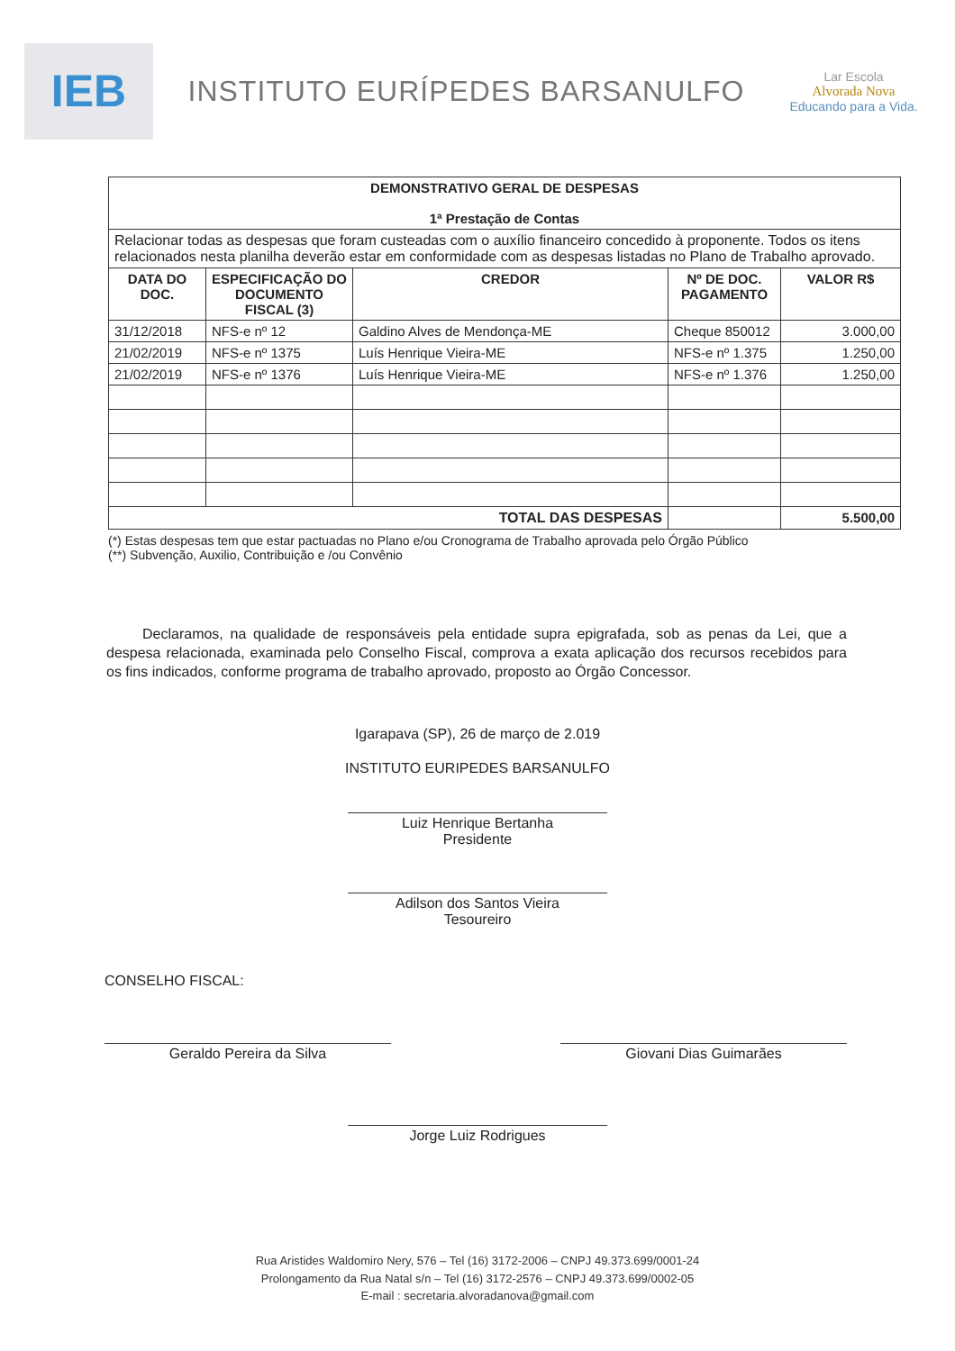IEB
INSTITUTO EURÍPEDES BARSANULFO
Lar Escola
Alvorada Nova
Educando para a Vida.
| DEMONSTRATIVO GERAL DE DESPESAS 1ª Prestação de Contas | | | | |
| --- | --- | --- | --- | --- |
| Relacionar todas as despesas que foram custeadas com o auxílio financeiro concedido à proponente. Todos os itens relacionados nesta planilha deverão estar em conformidade com as despesas listadas no Plano de Trabalho aprovado. | | | | |
| DATA DO DOC. | ESPECIFICAÇÃO DO DOCUMENTO FISCAL (3) | CREDOR | Nº DE DOC. PAGAMENTO | VALOR R$ |
| 31/12/2018 | NFS-e nº 12 | Galdino Alves de Mendonça-ME | Cheque 850012 | 3.000,00 |
| 21/02/2019 | NFS-e nº 1375 | Luís Henrique Vieira-ME | NFS-e nº 1.375 | 1.250,00 |
| 21/02/2019 | NFS-e nº 1376 | Luís Henrique Vieira-ME | NFS-e nº 1.376 | 1.250,00 |
| TOTAL DAS DESPESAS | | | | 5.500,00 |
(*) Estas despesas tem que estar pactuadas no Plano e/ou Cronograma de Trabalho aprovada pelo Órgão Público
(**) Subvenção, Auxilio, Contribuição e /ou Convênio
Declaramos, na qualidade de responsáveis pela entidade supra epigrafada, sob as penas da Lei, que a despesa relacionada, examinada pelo Conselho Fiscal, comprova a exata aplicação dos recursos recebidos para os fins indicados, conforme programa de trabalho aprovado, proposto ao Órgão Concessor.
Igarapava (SP), 26 de março de 2.019
INSTITUTO EURIPEDES BARSANULFO
Luiz Henrique Bertanha
Presidente
Adilson dos Santos Vieira
Tesoureiro
CONSELHO FISCAL:
Geraldo Pereira da Silva Giovani Dias Guimarães
Jorge Luiz Rodrigues
Rua Aristides Waldomiro Nery, 576 – Tel (16) 3172-2006 – CNPJ 49.373.699/0001-24
Prolongamento da Rua Natal s/n – Tel (16) 3172-2576 – CNPJ 49.373.699/0002-05
E-mail : secretaria.alvoradanova@gmail.com